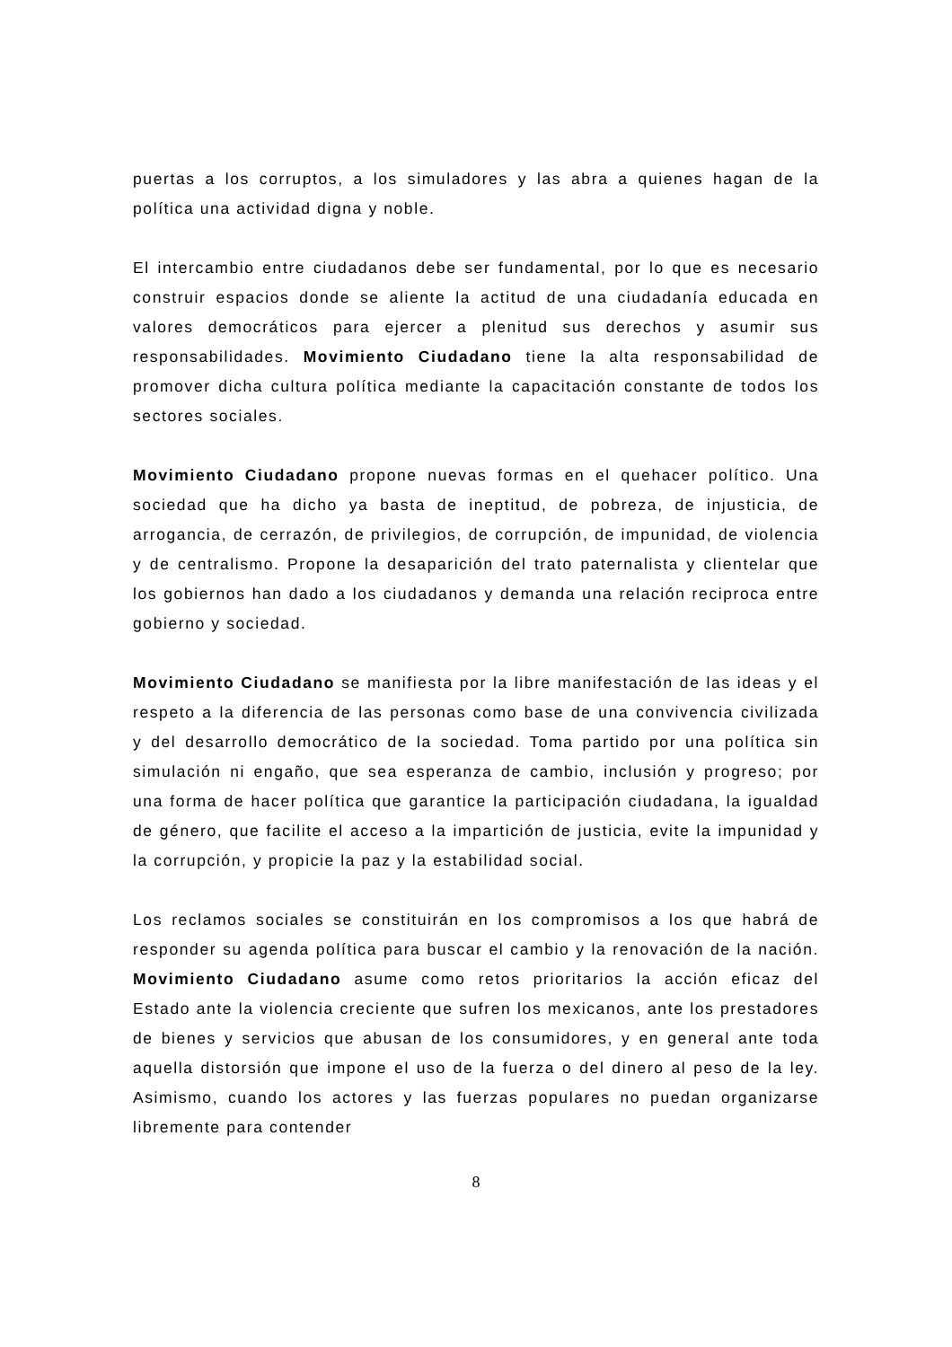puertas a los corruptos, a los simuladores y las abra a quienes hagan de la política una actividad digna y noble.
El intercambio entre ciudadanos debe ser fundamental, por lo que es necesario construir espacios donde se aliente la actitud de una ciudadanía educada en valores democráticos para ejercer a plenitud sus derechos y asumir sus responsabilidades. Movimiento Ciudadano tiene la alta responsabilidad de promover dicha cultura política mediante la capacitación constante de todos los sectores sociales.
Movimiento Ciudadano propone nuevas formas en el quehacer político. Una sociedad que ha dicho ya basta de ineptitud, de pobreza, de injusticia, de arrogancia, de cerrazón, de privilegios, de corrupción, de impunidad, de violencia y de centralismo. Propone la desaparición del trato paternalista y clientelar que los gobiernos han dado a los ciudadanos y demanda una relación reciproca entre gobierno y sociedad.
Movimiento Ciudadano se manifiesta por la libre manifestación de las ideas y el respeto a la diferencia de las personas como base de una convivencia civilizada y del desarrollo democrático de la sociedad. Toma partido por una política sin simulación ni engaño, que sea esperanza de cambio, inclusión y progreso; por una forma de hacer política que garantice la participación ciudadana, la igualdad de género, que facilite el acceso a la impartición de justicia, evite la impunidad y la corrupción, y propicie la paz y la estabilidad social.
Los reclamos sociales se constituirán en los compromisos a los que habrá de responder su agenda política para buscar el cambio y la renovación de la nación. Movimiento Ciudadano asume como retos prioritarios la acción eficaz del Estado ante la violencia creciente que sufren los mexicanos, ante los prestadores de bienes y servicios que abusan de los consumidores, y en general ante toda aquella distorsión que impone el uso de la fuerza o del dinero al peso de la ley. Asimismo, cuando los actores y las fuerzas populares no puedan organizarse libremente para contender
8